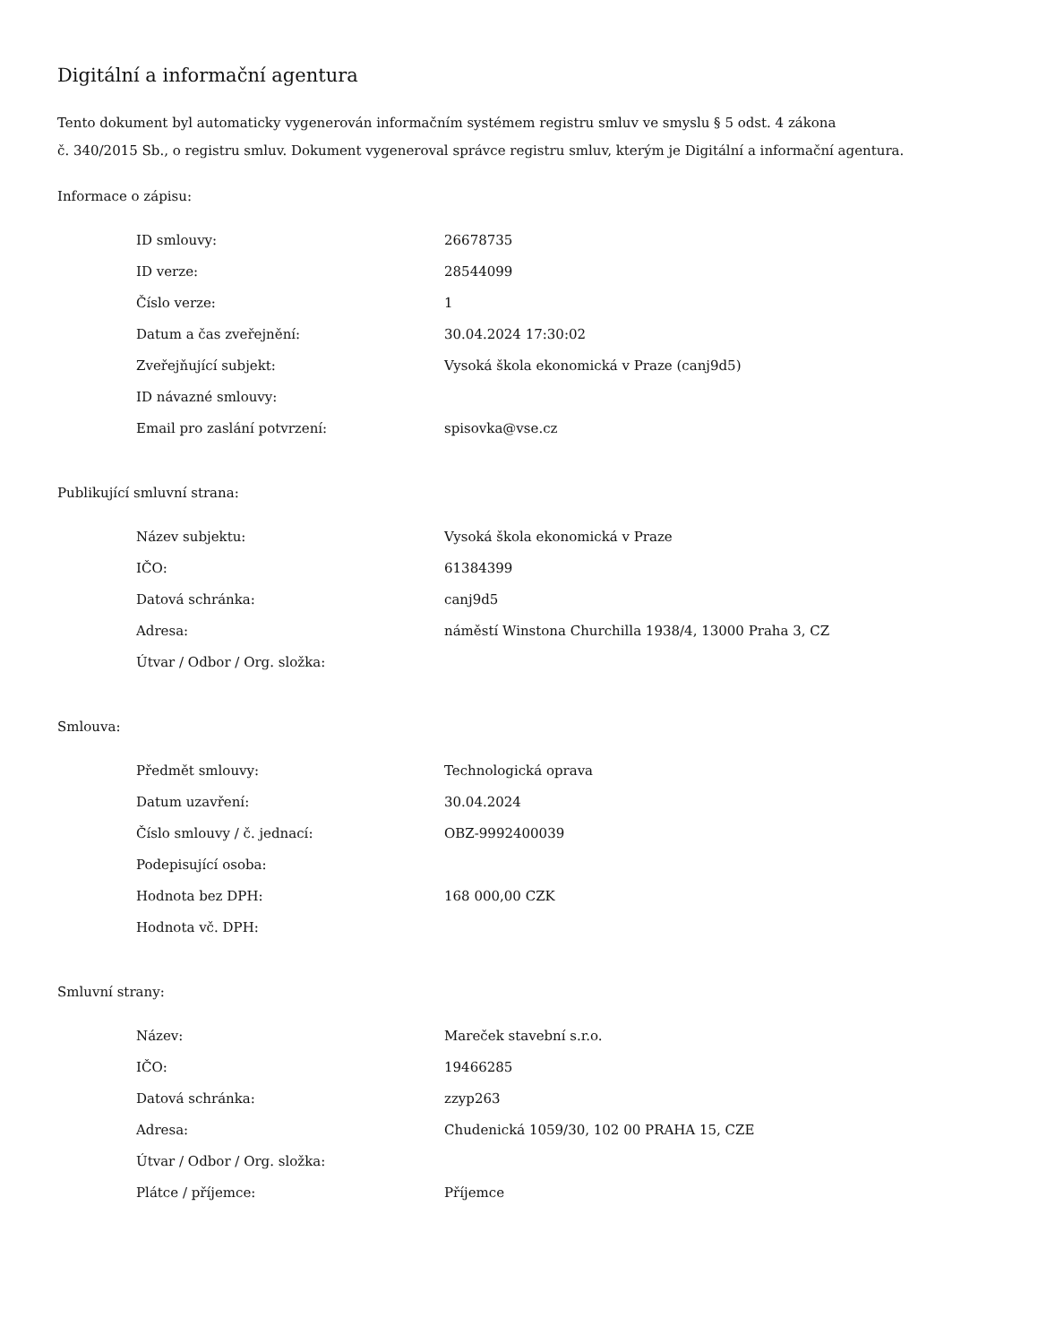Digitální a informační agentura
Tento dokument byl automaticky vygenerován informačním systémem registru smluv ve smyslu § 5 odst. 4 zákona
č. 340/2015 Sb., o registru smluv. Dokument vygeneroval správce registru smluv, kterým je Digitální a informační agentura.
Informace o zápisu:
| ID smlouvy: | 26678735 |
| ID verze: | 28544099 |
| Číslo verze: | 1 |
| Datum a čas zveřejnění: | 30.04.2024 17:30:02 |
| Zveřejňující subjekt: | Vysoká škola ekonomická v Praze (canj9d5) |
| ID návazné smlouvy: | |
| Email pro zaslání potvrzení: | spisovka@vse.cz |
Publikující smluvní strana:
| Název subjektu: | Vysoká škola ekonomická v Praze |
| IČO: | 61384399 |
| Datová schránka: | canj9d5 |
| Adresa: | náměstí Winstona Churchilla 1938/4, 13000 Praha 3, CZ |
| Útvar / Odbor / Org. složka: | |
Smlouva:
| Předmět smlouvy: | Technologická oprava |
| Datum uzavření: | 30.04.2024 |
| Číslo smlouvy / č. jednací: | OBZ-9992400039 |
| Podepisující osoba: | |
| Hodnota bez DPH: | 168 000,00 CZK |
| Hodnota vč. DPH: | |
Smluvní strany:
| Název: | Mareček stavební s.r.o. |
| IČO: | 19466285 |
| Datová schránka: | zzyp263 |
| Adresa: | Chudenická 1059/30, 102 00 PRAHA 15, CZE |
| Útvar / Odbor / Org. složka: | |
| Plátce / příjemce: | Příjemce |